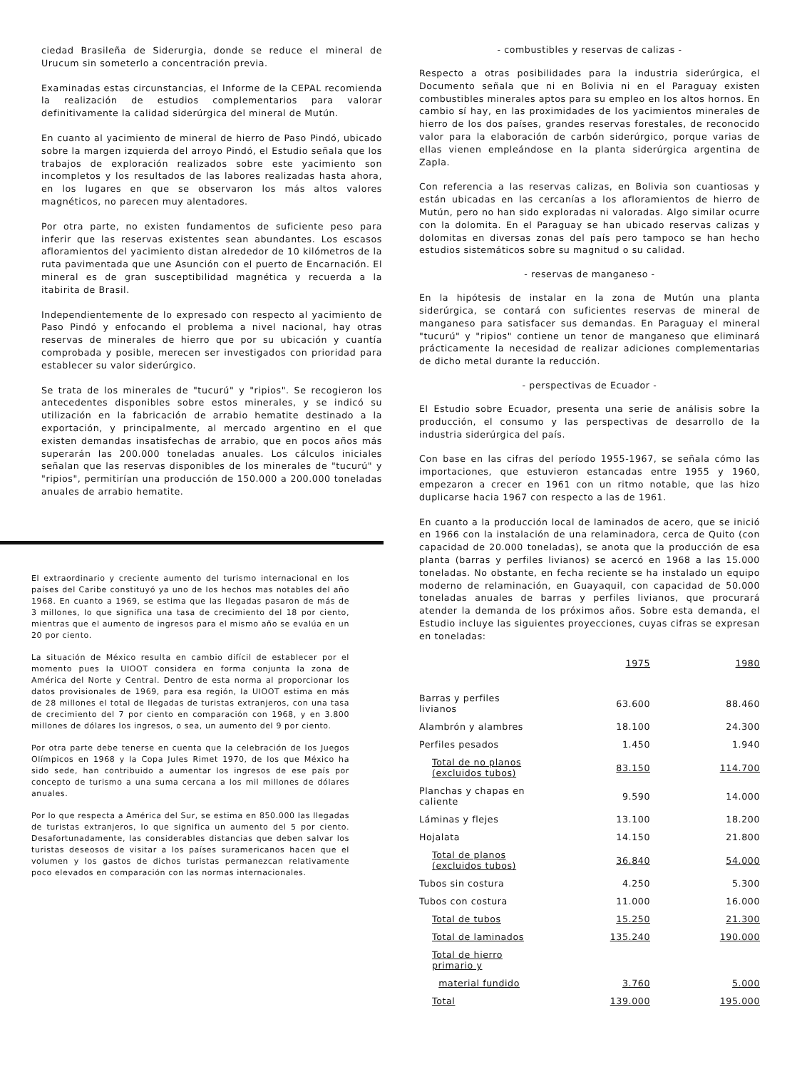ciedad Brasileña de Siderurgia, donde se reduce el mineral de Urucum sin someterlo a concentración previa.
Examinadas estas circunstancias, el Informe de la CEPAL recomienda la realización de estudios complementarios para valorar definitivamente la calidad siderúrgica del mineral de Mutún.
En cuanto al yacimiento de mineral de hierro de Paso Pindó, ubicado sobre la margen izquierda del arroyo Pindó, el Estudio señala que los trabajos de exploración realizados sobre este yacimiento son incompletos y los resultados de las labores realizadas hasta ahora, en los lugares en que se observaron los más altos valores magnéticos, no parecen muy alentadores.
Por otra parte, no existen fundamentos de suficiente peso para inferir que las reservas existentes sean abundantes. Los escasos afloramientos del yacimiento distan alrededor de 10 kilómetros de la ruta pavimentada que une Asunción con el puerto de Encarnación. El mineral es de gran susceptibilidad magnética y recuerda a la itabirita de Brasil.
Independientemente de lo expresado con respecto al yacimiento de Paso Pindó y enfocando el problema a nivel nacional, hay otras reservas de minerales de hierro que por su ubicación y cuantía comprobada y posible, merecen ser investigados con prioridad para establecer su valor siderúrgico.
Se trata de los minerales de "tucurú" y "ripios". Se recogieron los antecedentes disponibles sobre estos minerales, y se indicó su utilización en la fabricación de arrabio hematite destinado a la exportación, y principalmente, al mercado argentino en el que existen demandas insatisfechas de arrabio, que en pocos años más superarán las 200.000 toneladas anuales. Los cálculos iniciales señalan que las reservas disponibles de los minerales de "tucurú" y "ripios", permitirían una producción de 150.000 a 200.000 toneladas anuales de arrabio hematite.
El extraordinario y creciente aumento del turismo internacional en los países del Caribe constituyó ya uno de los hechos mas notables del año 1968. En cuanto a 1969, se estima que las llegadas pasaron de más de 3 millones, lo que significa una tasa de crecimiento del 18 por ciento, mientras que el aumento de ingresos para el mismo año se evalúa en un 20 por ciento.
La situación de México resulta en cambio difícil de establecer por el momento pues la UIOOT considera en forma conjunta la zona de América del Norte y Central. Dentro de esta norma al proporcionar los datos provisionales de 1969, para esa región, la UIOOT estima en más de 28 millones el total de llegadas de turistas extranjeros, con una tasa de crecimiento del 7 por ciento en comparación con 1968, y en 3.800 millones de dólares los ingresos, o sea, un aumento del 9 por ciento.
Por otra parte debe tenerse en cuenta que la celebración de los Juegos Olímpicos en 1968 y la Copa Jules Rimet 1970, de los que México ha sido sede, han contribuido a aumentar los ingresos de ese país por concepto de turismo a una suma cercana a los mil millones de dólares anuales.
Por lo que respecta a América del Sur, se estima en 850.000 las llegadas de turistas extranjeros, lo que significa un aumento del 5 por ciento. Desafortunadamente, las considerables distancias que deben salvar los turistas deseosos de visitar a los países suramericanos hacen que el volumen y los gastos de dichos turistas permanezcan relativamente poco elevados en comparación con las normas internacionales.
- combustibles y reservas de calizas -
Respecto a otras posibilidades para la industria siderúrgica, el Documento señala que ni en Bolivia ni en el Paraguay existen combustibles minerales aptos para su empleo en los altos hornos. En cambio sí hay, en las proximidades de los yacimientos minerales de hierro de los dos países, grandes reservas forestales, de reconocido valor para la elaboración de carbón siderúrgico, porque varias de ellas vienen empleándose en la planta siderúrgica argentina de Zapla.
Con referencia a las reservas calizas, en Bolivia son cuantiosas y están ubicadas en las cercanías a los afloramientos de hierro de Mutún, pero no han sido exploradas ni valoradas. Algo similar ocurre con la dolomita. En el Paraguay se han ubicado reservas calizas y dolomitas en diversas zonas del país pero tampoco se han hecho estudios sistemáticos sobre su magnitud o su calidad.
- reservas de manganeso -
En la hipótesis de instalar en la zona de Mutún una planta siderúrgica, se contará con suficientes reservas de mineral de manganeso para satisfacer sus demandas. En Paraguay el mineral "tucurú" y "ripios" contiene un tenor de manganeso que eliminará prácticamente la necesidad de realizar adiciones complementarias de dicho metal durante la reducción.
- perspectivas de Ecuador -
El Estudio sobre Ecuador, presenta una serie de análisis sobre la producción, el consumo y las perspectivas de desarrollo de la industria siderúrgica del país.
Con base en las cifras del período 1955-1967, se señala cómo las importaciones, que estuvieron estancadas entre 1955 y 1960, empezaron a crecer en 1961 con un ritmo notable, que las hizo duplicarse hacia 1967 con respecto a las de 1961.
En cuanto a la producción local de laminados de acero, que se inició en 1966 con la instalación de una relaminadora, cerca de Quito (con capacidad de 20.000 toneladas), se anota que la producción de esa planta (barras y perfiles livianos) se acercó en 1968 a las 15.000 toneladas. No obstante, en fecha reciente se ha instalado un equipo moderno de relaminación, en Guayaquil, con capacidad de 50.000 toneladas anuales de barras y perfiles livianos, que procurará atender la demanda de los próximos años. Sobre esta demanda, el Estudio incluye las siguientes proyecciones, cuyas cifras se expresan en toneladas:
| | 1975 | 1980 |
| --- | --- | --- |
| Barras y perfiles livianos | 63.600 | 88.460 |
| Alambrón y alambres | 18.100 | 24.300 |
| Perfiles pesados | 1.450 | 1.940 |
| Total de no planos (excluidos tubos) | 83.150 | 114.700 |
| Planchas y chapas en caliente | 9.590 | 14.000 |
| Láminas y flejes | 13.100 | 18.200 |
| Hojalata | 14.150 | 21.800 |
| Total de planos (excluidos tubos) | 36.840 | 54.000 |
| Tubos sin costura | 4.250 | 5.300 |
| Tubos con costura | 11.000 | 16.000 |
| Total de tubos | 15.250 | 21.300 |
| Total de laminados | 135.240 | 190.000 |
| Total de hierro primario y | | |
| material fundido | 3.760 | 5.000 |
| Total | 139.000 | 195.000 |